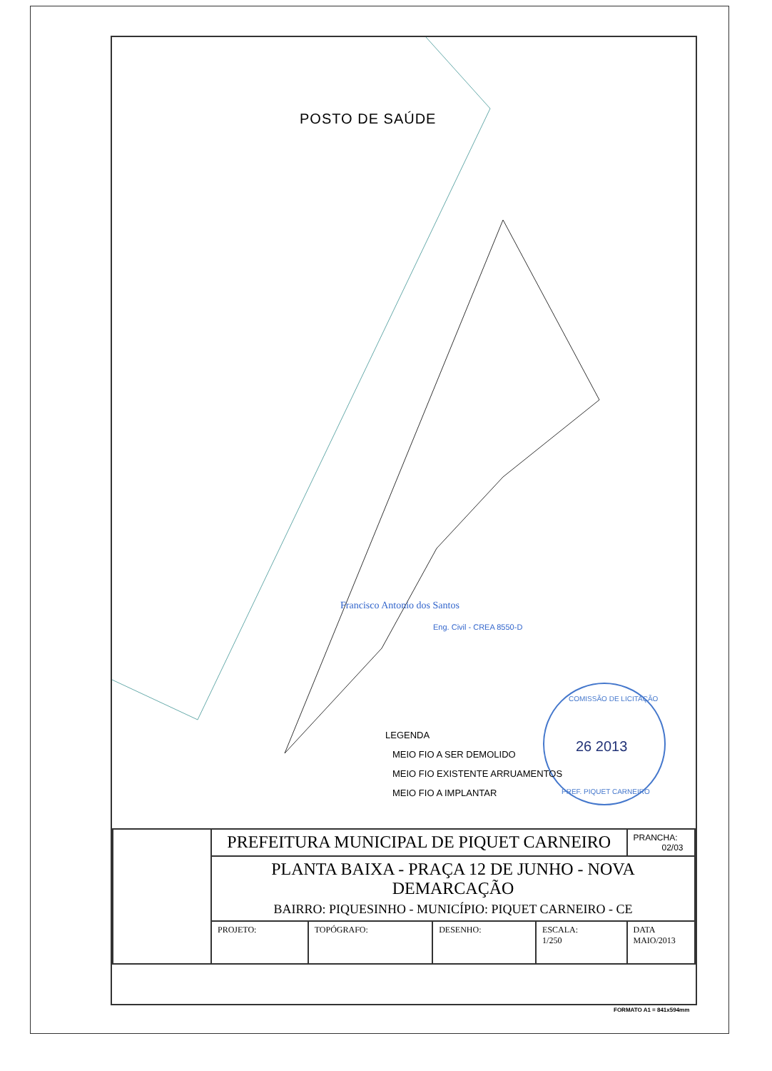Francisco Antonio dos Santos
Eng. Civil - CREA 8550-D
26 2013
COMISSÃO DE LICITAÇÃO
PREF. PIQUET CARNEIRO
POSTO DE SAÚDE
LEGENDA
MEIO FIO A SER DEMOLIDO
MEIO FIO EXISTENTE ARRUAMENTOS
MEIO FIO A IMPLANTAR
| | PREFEITURA MUNICIPAL DE PIQUET CARNEIRO | | | | PRANCHA: 02/03 |
| | PLANTA BAIXA - PRAÇA 12 DE JUNHO - NOVA DEMARCAÇÃO BAIRRO: PIQUESINHO - MUNICÍPIO: PIQUET CARNEIRO - CE | | | | |
| | PROJETO: | TOPÓGRAFO: | DESENHO: | ESCALA: 1/250 | DATA MAIO/2013 |
FORMATO A1 = 841x594mm